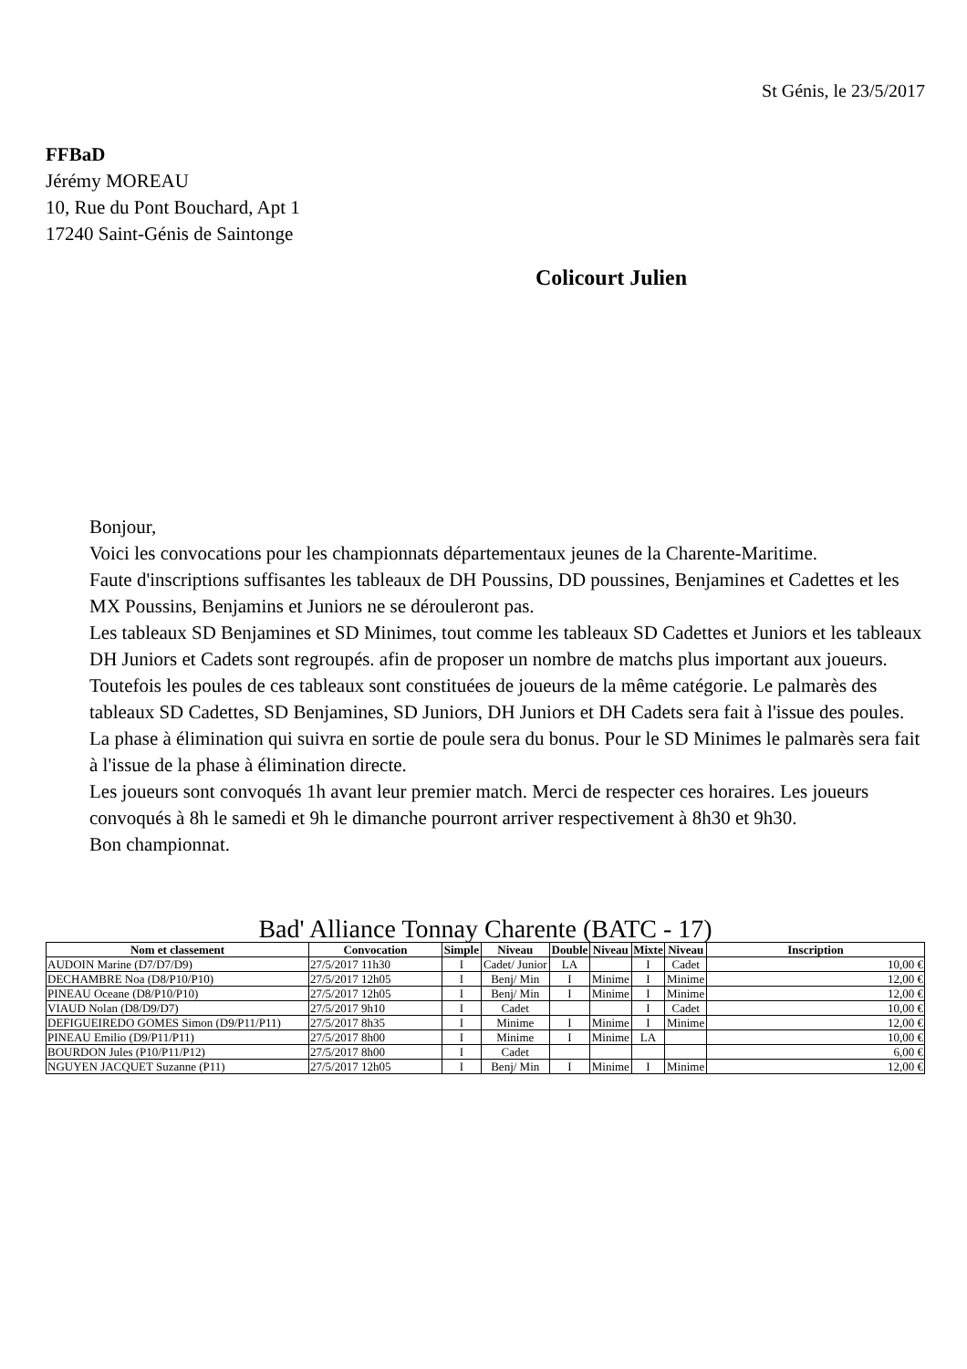St Génis, le 23/5/2017
FFBaD
Jérémy MOREAU
10, Rue du Pont Bouchard, Apt 1
17240 Saint-Génis de Saintonge
Colicourt Julien
Bonjour,
Voici les convocations pour les championnats départementaux jeunes de la Charente-Maritime.
Faute d'inscriptions suffisantes les tableaux de DH Poussins, DD poussines, Benjamines et Cadettes et les MX Poussins, Benjamins et Juniors ne se dérouleront pas.
Les tableaux SD Benjamines et SD Minimes, tout comme les tableaux SD Cadettes et Juniors et les tableaux DH Juniors et Cadets sont regroupés. afin de proposer un nombre de matchs plus important aux joueurs. Toutefois les poules de ces tableaux sont constituées de joueurs de la même catégorie. Le palmarès des tableaux SD Cadettes, SD Benjamines, SD Juniors, DH Juniors et DH Cadets sera fait à l'issue des poules. La phase à élimination qui suivra en sortie de poule sera du bonus. Pour le SD Minimes le palmarès sera fait à l'issue de la phase à élimination directe.
Les joueurs sont convoqués 1h avant leur premier match. Merci de respecter ces horaires. Les joueurs convoqués à 8h le samedi et 9h le dimanche pourront arriver respectivement à 8h30 et 9h30.
Bon championnat.
Bad' Alliance Tonnay Charente (BATC - 17)
| Nom et classement | Convocation | Simple | Niveau | Double | Niveau | Mixte | Niveau | Inscription |
| --- | --- | --- | --- | --- | --- | --- | --- | --- |
| AUDOIN Marine (D7/D7/D9) | 27/5/2017 11h30 | I | Cadet/ Junior | LA | | I | Cadet | 10,00 € |
| DECHAMBRE Noa (D8/P10/P10) | 27/5/2017 12h05 | I | Benj/ Min | I | Minime | I | Minime | 12,00 € |
| PINEAU Oceane (D8/P10/P10) | 27/5/2017 12h05 | I | Benj/ Min | I | Minime | I | Minime | 12,00 € |
| VIAUD Nolan (D8/D9/D7) | 27/5/2017 9h10 | I | Cadet | | | I | Cadet | 10,00 € |
| DEFIGUEIREDO GOMES Simon (D9/P11/P11) | 27/5/2017 8h35 | I | Minime | I | Minime | I | Minime | 12,00 € |
| PINEAU Emilio (D9/P11/P11) | 27/5/2017 8h00 | I | Minime | I | Minime | LA | | 10,00 € |
| BOURDON Jules (P10/P11/P12) | 27/5/2017 8h00 | I | Cadet | | | | | 6,00 € |
| NGUYEN JACQUET Suzanne (P11) | 27/5/2017 12h05 | I | Benj/ Min | I | Minime | I | Minime | 12,00 € |